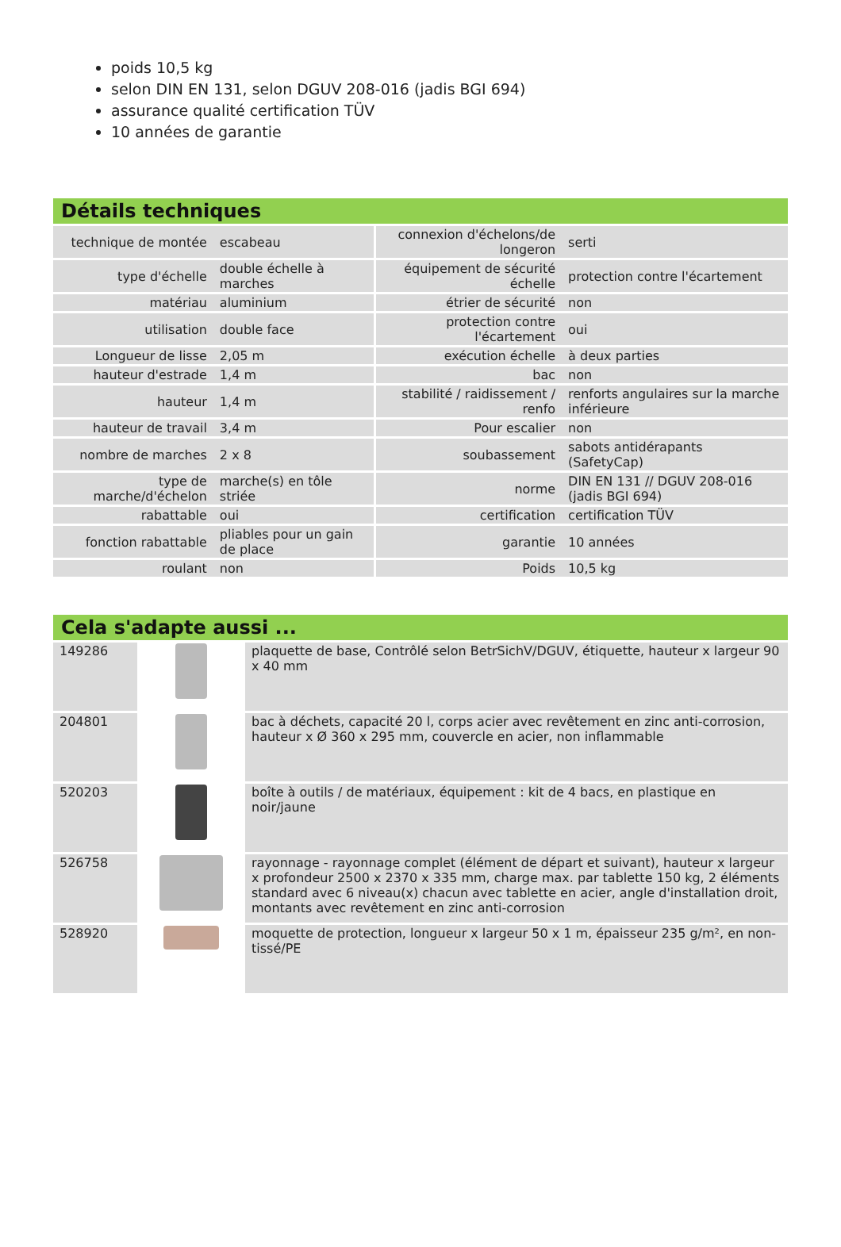poids 10,5 kg
selon DIN EN 131, selon DGUV 208-016 (jadis BGI 694)
assurance qualité certification TÜV
10 années de garantie
Détails techniques
| technique de montée | escabeau | connexion d'échelons/de longeron | serti |
| type d'échelle | double échelle à marches | équipement de sécurité échelle | protection contre l'écartement |
| matériau | aluminium | étrier de sécurité | non |
| utilisation | double face | protection contre l'écartement | oui |
| Longueur de lisse | 2,05 m | exécution échelle | à deux parties |
| hauteur d'estrade | 1,4 m | bac | non |
| hauteur | 1,4 m | stabilité / raidissement / renfo | renforts angulaires sur la marche inférieure |
| hauteur de travail | 3,4 m | Pour escalier | non |
| nombre de marches | 2 x 8 | soubassement | sabots antidérapants (SafetyCap) |
| type de marche/d'échelon | marche(s) en tôle striée | norme | DIN EN 131 // DGUV 208-016 (jadis BGI 694) |
| rabattable | oui | certification | certification TÜV |
| fonction rabattable | pliables pour un gain de place | garantie | 10 années |
| roulant | non | Poids | 10,5 kg |
Cela s'adapte aussi ...
| 149286 | | plaquette de base, Contrôlé selon BetrSichV/DGUV, étiquette, hauteur x largeur 90 x 40 mm |
| 204801 | | bac à déchets, capacité 20 l, corps acier avec revêtement en zinc anti-corrosion, hauteur x Ø 360 x 295 mm, couvercle en acier, non inflammable |
| 520203 | | boîte à outils / de matériaux, équipement : kit de 4 bacs, en plastique en noir/jaune |
| 526758 | | rayonnage - rayonnage complet (élément de départ et suivant), hauteur x largeur x profondeur 2500 x 2370 x 335 mm, charge max. par tablette 150 kg, 2 éléments standard avec 6 niveau(x) chacun avec tablette en acier, angle d'installation droit, montants avec revêtement en zinc anti-corrosion |
| 528920 | | moquette de protection, longueur x largeur 50 x 1 m, épaisseur 235 g/m², en non-tissé/PE |